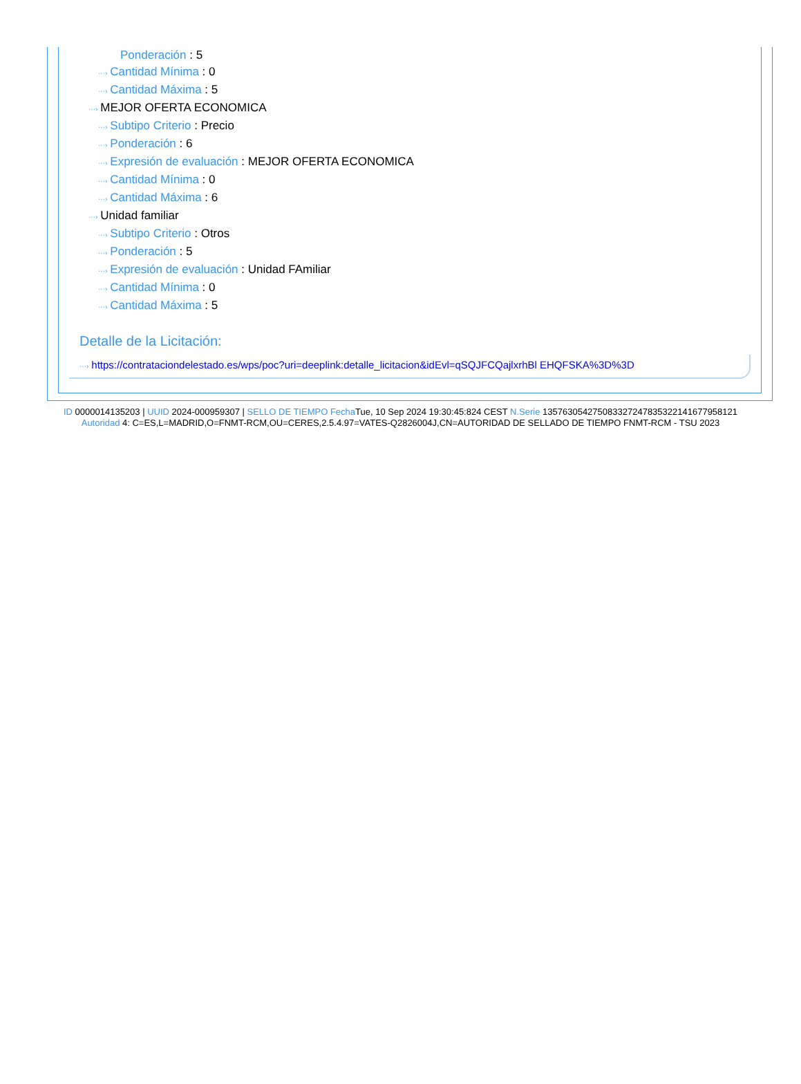Ponderación : 5
···› Cantidad Mínima : 0
···› Cantidad Máxima : 5
···› MEJOR OFERTA ECONOMICA
···› Subtipo Criterio : Precio
···› Ponderación : 6
···› Expresión de evaluación : MEJOR OFERTA ECONOMICA
···› Cantidad Mínima : 0
···› Cantidad Máxima : 6
···› Unidad familiar
···› Subtipo Criterio : Otros
···› Ponderación : 5
···› Expresión de evaluación : Unidad FAmiliar
···› Cantidad Mínima : 0
···› Cantidad Máxima : 5
Detalle de la Licitación:
···› https://contrataciondelestado.es/wps/poc?uri=deeplink:detalle_licitacion&idEvl=qSQJFCQajlxrhBl EHQFSKA%3D%3D
ID 0000014135203 | UUID 2024-000959307 | SELLO DE TIEMPO Fecha Tue, 10 Sep 2024 19:30:45:824 CEST N.Serie 1357630542750833272478353221416779581​21 Autoridad 4: C=ES,L=MADRID,O=FNMT-RCM,OU=CERES,2.5.4.97=VATES-Q2826004J,CN=AUTORIDAD DE SELLADO DE TIEMPO FNMT-RCM - TSU 2023